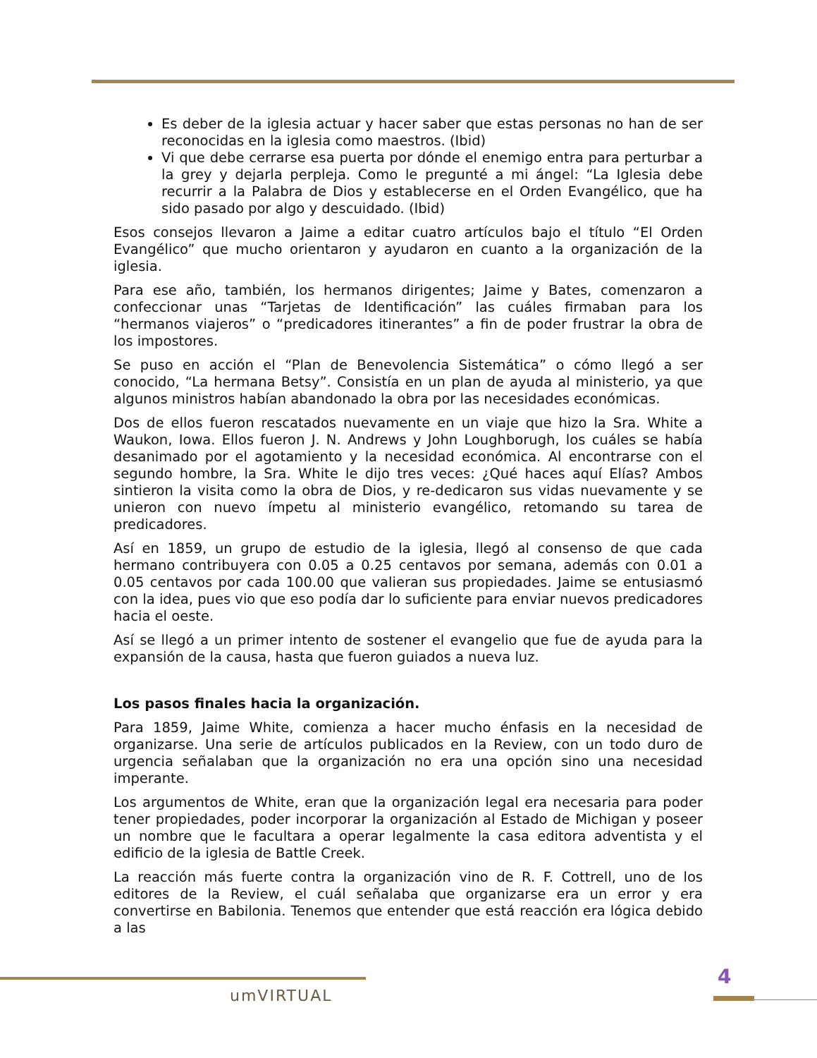Es deber de la iglesia actuar y hacer saber que estas personas no han de ser reconocidas en la iglesia como maestros. (Ibid)
Vi que debe cerrarse esa puerta por dónde el enemigo entra para perturbar a la grey y dejarla perpleja. Como le pregunté a mi ángel: “La Iglesia debe recurrir a la Palabra de Dios y establecerse en el Orden Evangélico, que ha sido pasado por algo y descuidado. (Ibid)
Esos consejos llevaron a Jaime a editar cuatro artículos bajo el título “El Orden Evangélico” que mucho orientaron y ayudaron en cuanto a la organización de la iglesia.
Para ese año, también, los hermanos dirigentes; Jaime y Bates, comenzaron a confeccionar unas “Tarjetas de Identificación” las cuáles firmaban para los “hermanos viajeros” o “predicadores itinerantes” a fin de poder frustrar la obra de los impostores.
Se puso en acción el “Plan de Benevolencia Sistemática” o cómo llegó a ser conocido, “La hermana Betsy”. Consistía en un plan de ayuda al ministerio, ya que algunos ministros habían abandonado la obra por las necesidades económicas.
Dos de ellos fueron rescatados nuevamente en un viaje que hizo la Sra. White a Waukon, Iowa. Ellos fueron J. N. Andrews y John Loughborugh, los cuáles se había desanimado por el agotamiento y la necesidad económica. Al encontrarse con el segundo hombre, la Sra. White le dijo tres veces: ¿Qué haces aquí Elías? Ambos sintieron la visita como la obra de Dios, y re-dedicaron sus vidas nuevamente y se unieron con nuevo ímpetu al ministerio evangélico, retomando su tarea de predicadores.
Así en 1859, un grupo de estudio de la iglesia, llegó al consenso de que cada hermano contribuyera con 0.05 a 0.25 centavos por semana, además con 0.01 a 0.05 centavos por cada 100.00 que valieran sus propiedades. Jaime se entusiasmó con la idea, pues vio que eso podía dar lo suficiente para enviar nuevos predicadores hacia el oeste.
Así se llegó a un primer intento de sostener el evangelio que fue de ayuda para la expansión de la causa, hasta que fueron guiados a nueva luz.
Los pasos finales hacia la organización.
Para 1859, Jaime White, comienza a hacer mucho énfasis en la necesidad de organizarse. Una serie de artículos publicados en la Review, con un todo duro de urgencia señalaban que la organización no era una opción sino una necesidad imperante.
Los argumentos de White, eran que la organización legal era necesaria para poder tener propiedades, poder incorporar la organización al Estado de Michigan y poseer un nombre que le facultara a operar legalmente la casa editora adventista y el edificio de la iglesia de Battle Creek.
La reacción más fuerte contra la organización vino de R. F. Cottrell, uno de los editores de la Review, el cuál señalaba que organizarse era un error y era convertirse en Babilonia. Tenemos que entender que está reacción era lógica debido a las
umVIRTUAL
4